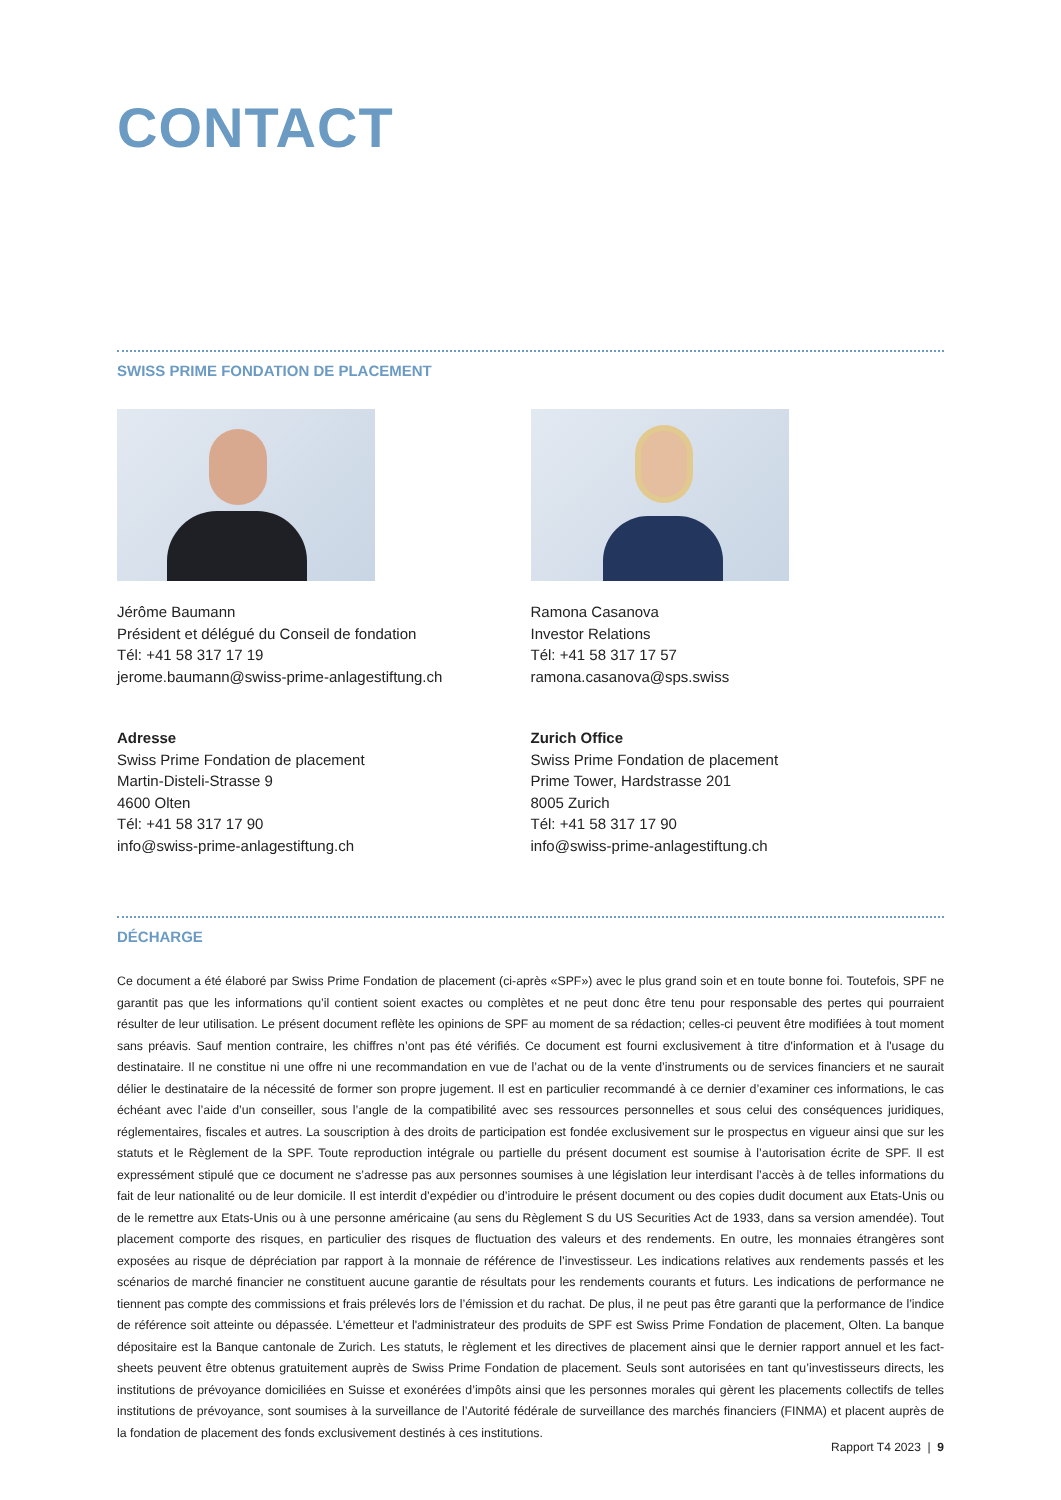CONTACT
SWISS PRIME FONDATION DE PLACEMENT
Jérôme Baumann
Président et délégué du Conseil de fondation
Tél: +41 58 317 17 19
jerome.baumann@swiss-prime-anlagestiftung.ch
Adresse
Swiss Prime Fondation de placement
Martin-Disteli-Strasse 9
4600 Olten
Tél: +41 58 317 17 90
info@swiss-prime-anlagestiftung.ch
Ramona Casanova
Investor Relations
Tél: +41 58 317 17 57
ramona.casanova@sps.swiss
Zurich Office
Swiss Prime Fondation de placement
Prime Tower, Hardstrasse 201
8005 Zurich
Tél: +41 58 317 17 90
info@swiss-prime-anlagestiftung.ch
DÉCHARGE
Ce document a été élaboré par Swiss Prime Fondation de placement (ci-après «SPF») avec le plus grand soin et en toute bonne foi. Toutefois, SPF ne garantit pas que les informations qu’il contient soient exactes ou complètes et ne peut donc être tenu pour responsable des pertes qui pourraient résulter de leur utilisation. Le présent document reflète les opinions de SPF au moment de sa rédaction; celles-ci peuvent être modifiées à tout moment sans préavis. Sauf mention contraire, les chiffres n’ont pas été vérifiés. Ce document est fourni exclusivement à titre d'information et à l'usage du destinataire. Il ne constitue ni une offre ni une recommandation en vue de l’achat ou de la vente d’instruments ou de services financiers et ne saurait délier le destinataire de la nécessité de former son propre jugement. Il est en particulier recommandé à ce dernier d’examiner ces informations, le cas échéant avec l’aide d’un conseiller, sous l’angle de la compatibilité avec ses ressources personnelles et sous celui des conséquences juridiques, réglementaires, fiscales et autres. La souscription à des droits de participation est fondée exclusivement sur le prospectus en vigueur ainsi que sur les statuts et le Règlement de la SPF. Toute reproduction intégrale ou partielle du présent document est soumise à l’autorisation écrite de SPF. Il est expressément stipulé que ce document ne s’adresse pas aux personnes soumises à une législation leur interdisant l’accès à de telles informations du fait de leur nationalité ou de leur domicile. Il est interdit d’expédier ou d’introduire le présent document ou des copies dudit document aux Etats-Unis ou de le remettre aux Etats-Unis ou à une personne américaine (au sens du Règlement S du US Securities Act de 1933, dans sa version amendée). Tout placement comporte des risques, en particulier des risques de fluctuation des valeurs et des rendements. En outre, les monnaies étrangères sont exposées au risque de dépréciation par rapport à la monnaie de référence de l’investisseur. Les indications relatives aux rendements passés et les scénarios de marché financier ne constituent aucune garantie de résultats pour les rendements courants et futurs. Les indications de performance ne tiennent pas compte des commissions et frais prélevés lors de l’émission et du rachat. De plus, il ne peut pas être garanti que la performance de l’indice de référence soit atteinte ou dépassée. L'émetteur et l'administrateur des produits de SPF est Swiss Prime Fondation de placement, Olten. La banque dépositaire est la Banque cantonale de Zurich. Les statuts, le règlement et les directives de placement ainsi que le dernier rapport annuel et les fact-sheets peuvent être obtenus gratuitement auprès de Swiss Prime Fondation de placement. Seuls sont autorisées en tant qu’investisseurs directs, les institutions de prévoyance domiciliées en Suisse et exonérées d’impôts ainsi que les personnes morales qui gèrent les placements collectifs de telles institutions de prévoyance, sont soumises à la surveillance de l’Autorité fédérale de surveillance des marchés financiers (FINMA) et placent auprès de la fondation de placement des fonds exclusivement destinés à ces institutions.
Rapport T4 2023 | 9